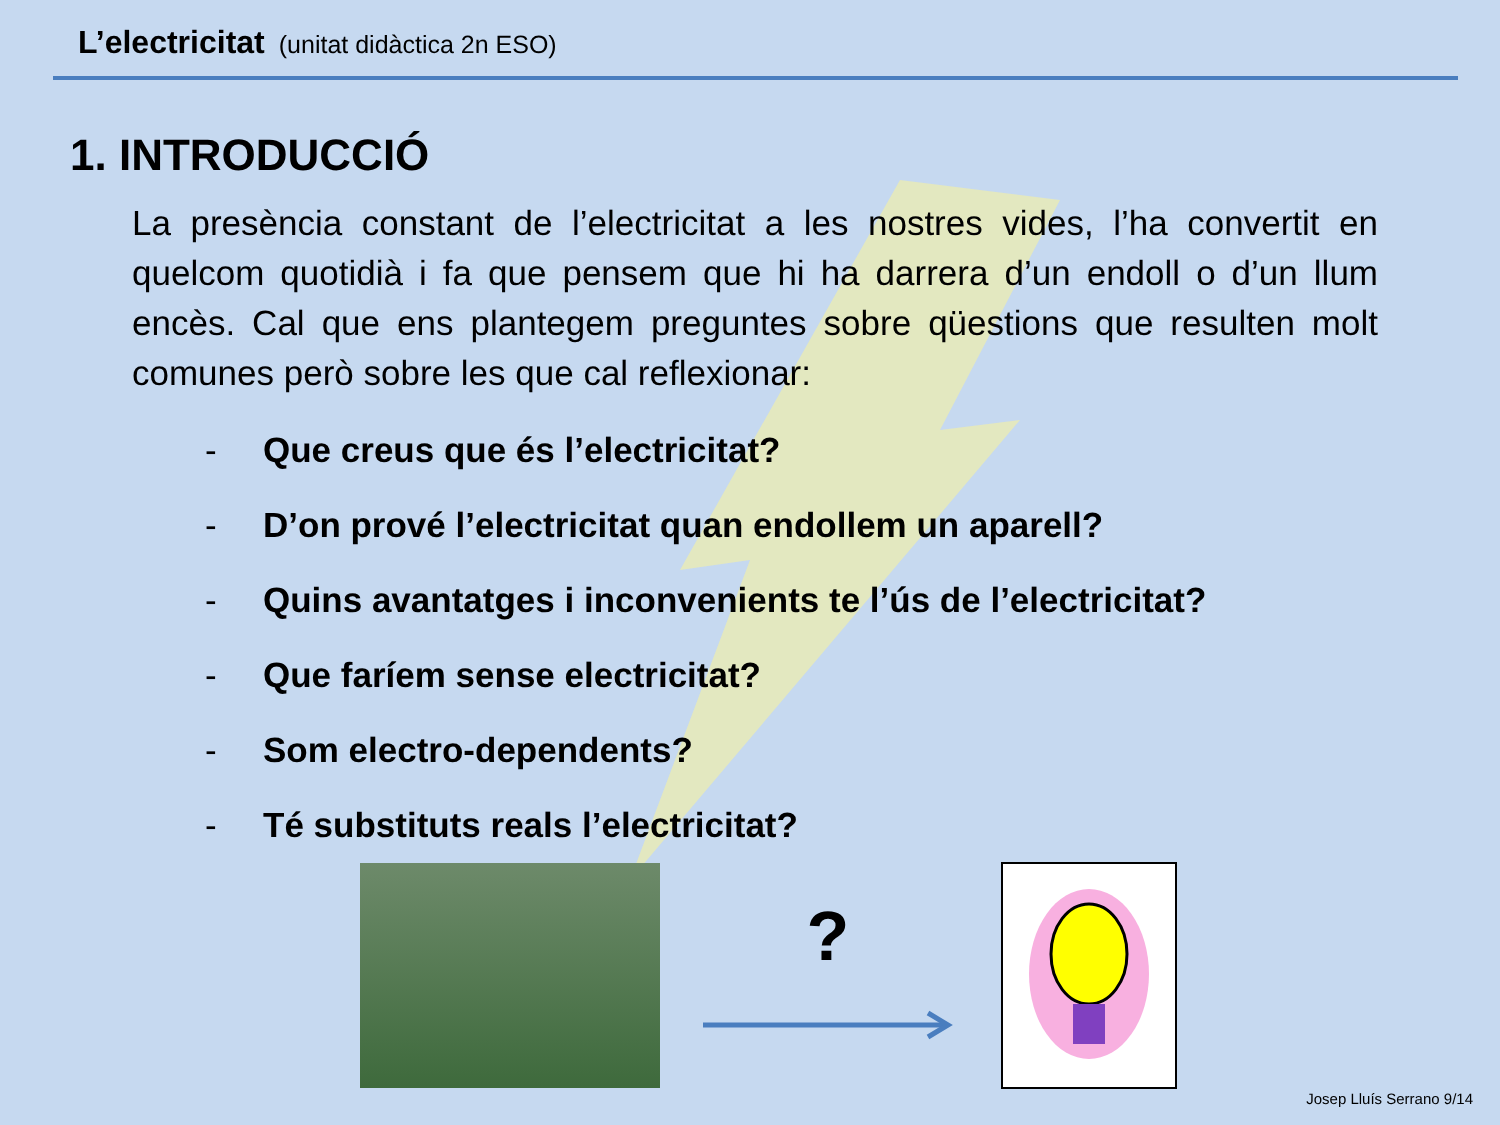L’electricitat (unitat didàctica 2n ESO)
1. INTRODUCCIÓ
La presència constant de l’electricitat a les nostres vides, l’ha convertit en quelcom quotidià i fa que pensem que hi ha darrera d’un endoll o d’un llum encès. Cal que ens plantegem preguntes sobre qüestions que resulten molt comunes però sobre les que cal reflexionar:
- Que creus que és l’electricitat?
- D’on prové l’electricitat quan endollem un aparell?
- Quins avantatges i inconvenients te l’ús de l’electricitat?
- Que faríem sense electricitat?
- Som electro-dependents?
- Té substituts reals l’electricitat?
?
Josep Lluís Serrano 9/14